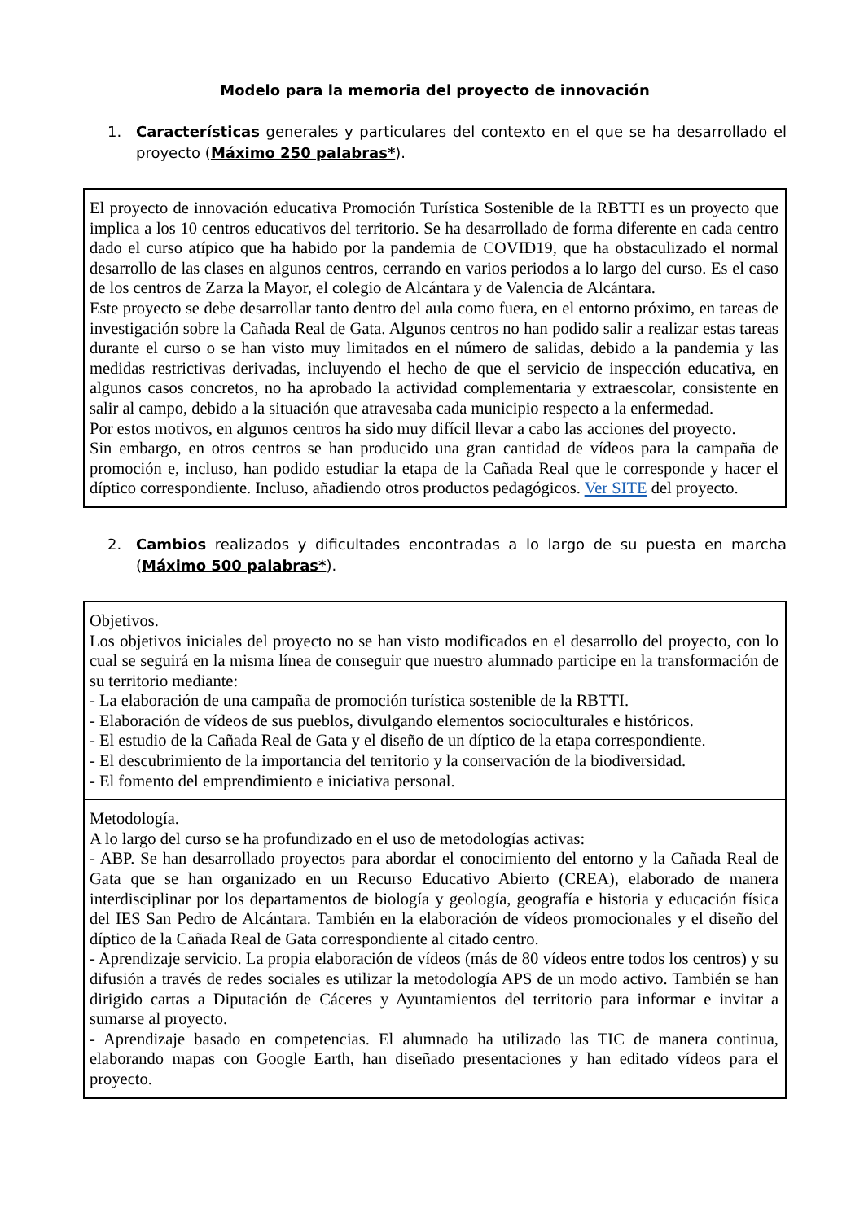Modelo para la memoria del proyecto de innovación
1. Características generales y particulares del contexto en el que se ha desarrollado el proyecto (Máximo 250 palabras*).
El proyecto de innovación educativa Promoción Turística Sostenible de la RBTTI es un proyecto que implica a los 10 centros educativos del territorio. Se ha desarrollado de forma diferente en cada centro dado el curso atípico que ha habido por la pandemia de COVID19, que ha obstaculizado el normal desarrollo de las clases en algunos centros, cerrando en varios periodos a lo largo del curso. Es el caso de los centros de Zarza la Mayor, el colegio de Alcántara y de Valencia de Alcántara.
Este proyecto se debe desarrollar tanto dentro del aula como fuera, en el entorno próximo, en tareas de investigación sobre la Cañada Real de Gata. Algunos centros no han podido salir a realizar estas tareas durante el curso o se han visto muy limitados en el número de salidas, debido a la pandemia y las medidas restrictivas derivadas, incluyendo el hecho de que el servicio de inspección educativa, en algunos casos concretos, no ha aprobado la actividad complementaria y extraescolar, consistente en salir al campo, debido a la situación que atravesaba cada municipio respecto a la enfermedad.
Por estos motivos, en algunos centros ha sido muy difícil llevar a cabo las acciones del proyecto.
Sin embargo, en otros centros se han producido una gran cantidad de vídeos para la campaña de promoción e, incluso, han podido estudiar la etapa de la Cañada Real que le corresponde y hacer el díptico correspondiente. Incluso, añadiendo otros productos pedagógicos. Ver SITE del proyecto.
2. Cambios realizados y dificultades encontradas a lo largo de su puesta en marcha (Máximo 500 palabras*).
Objetivos.
Los objetivos iniciales del proyecto no se han visto modificados en el desarrollo del proyecto, con lo cual se seguirá en la misma línea de conseguir que nuestro alumnado participe en la transformación de su territorio mediante:
- La elaboración de una campaña de promoción turística sostenible de la RBTTI.
- Elaboración de vídeos de sus pueblos, divulgando elementos socioculturales e históricos.
- El estudio de la Cañada Real de Gata y el diseño de un díptico de la etapa correspondiente.
- El descubrimiento de la importancia del territorio y la conservación de la biodiversidad.
- El fomento del emprendimiento e iniciativa personal.
Metodología.
A lo largo del curso se ha profundizado en el uso de metodologías activas:
- ABP. Se han desarrollado proyectos para abordar el conocimiento del entorno y la Cañada Real de Gata que se han organizado en un Recurso Educativo Abierto (CREA), elaborado de manera interdisciplinar por los departamentos de biología y geología, geografía e historia y educación física del IES San Pedro de Alcántara. También en la elaboración de vídeos promocionales y el diseño del díptico de la Cañada Real de Gata correspondiente al citado centro.
- Aprendizaje servicio. La propia elaboración de vídeos (más de 80 vídeos entre todos los centros) y su difusión a través de redes sociales es utilizar la metodología APS de un modo activo. También se han dirigido cartas a Diputación de Cáceres y Ayuntamientos del territorio para informar e invitar a sumarse al proyecto.
- Aprendizaje basado en competencias. El alumnado ha utilizado las TIC de manera continua, elaborando mapas con Google Earth, han diseñado presentaciones y han editado vídeos para el proyecto.